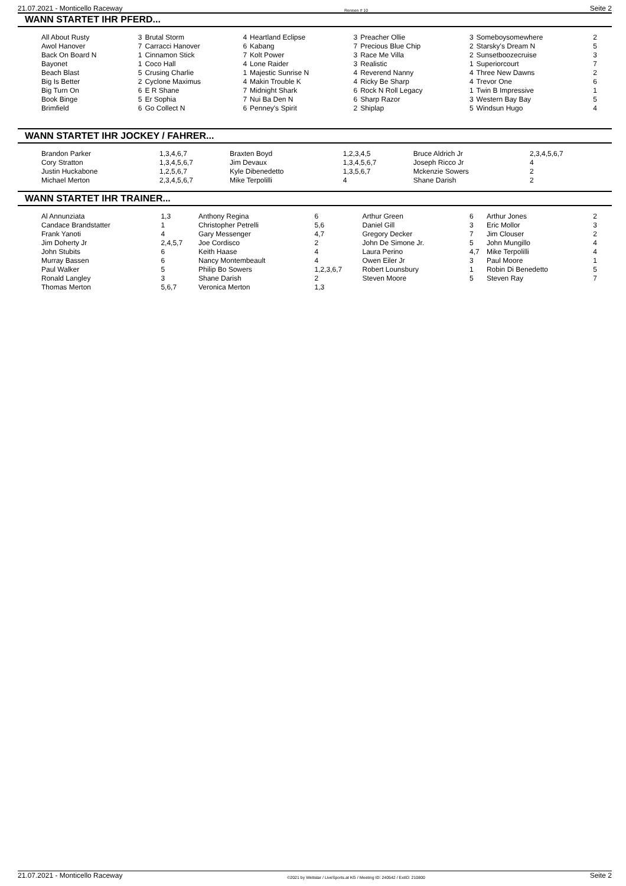21.07.2021 - Monticello Raceway Rennen # 10 Seite 2
WANN STARTET IHR PFERD...
| All About Rusty | 3 | Brutal Storm | 4 | Heartland Eclipse | 3 | Preacher Ollie | 3 | Someboysomewhere | 2 |
| Awol Hanover | 7 | Carracci Hanover | 6 | Kabang | 7 | Precious Blue Chip | 2 | Starsky's Dream N | 5 |
| Back On Board N | 1 | Cinnamon Stick | 7 | Kolt Power | 3 | Race Me Villa | 2 | Sunsetboozecruise | 3 |
| Bayonet | 1 | Coco Hall | 4 | Lone Raider | 3 | Realistic | 1 | Superiorcourt | 7 |
| Beach Blast | 5 | Crusing Charlie | 1 | Majestic Sunrise N | 4 | Reverend Nanny | 4 | Three New Dawns | 2 |
| Big Is Better | 2 | Cyclone Maximus | 4 | Makin Trouble K | 4 | Ricky Be Sharp | 4 | Trevor One | 6 |
| Big Turn On | 6 | E R Shane | 7 | Midnight Shark | 6 | Rock N Roll Legacy | 1 | Twin B Impressive | 1 |
| Book Binge | 5 | Er Sophia | 7 | Nui Ba Den N | 6 | Sharp Razor | 3 | Western Bay Bay | 5 |
| Brimfield | 6 | Go Collect N | 6 | Penney's Spirit | 2 | Shiplap | 5 | Windsun Hugo | 4 |
WANN STARTET IHR JOCKEY / FAHRER...
| Brandon Parker | 1,3,4,6,7 | Braxten Boyd | 1,2,3,4,5 | Bruce Aldrich Jr | 2,3,4,5,6,7 |
| Cory Stratton | 1,3,4,5,6,7 | Jim Devaux | 1,3,4,5,6,7 | Joseph Ricco Jr | 4 |
| Justin Huckabone | 1,2,5,6,7 | Kyle Dibenedetto | 1,3,5,6,7 | Mckenzie Sowers | 2 |
| Michael Merton | 2,3,4,5,6,7 | Mike Terpolilli | 4 | Shane Darish | 2 |
WANN STARTET IHR TRAINER...
| Al Annunziata | 1,3 | Anthony Regina | 6 | Arthur Green | 6 | Arthur Jones | 2 |
| Candace Brandstatter | 1 | Christopher Petrelli | 5,6 | Daniel Gill | 3 | Eric Mollor | 3 |
| Frank Yanoti | 4 | Gary Messenger | 4,7 | Gregory Decker | 7 | Jim Clouser | 2 |
| Jim Doherty Jr | 2,4,5,7 | Joe Cordisco | 2 | John De Simone Jr. | 5 | John Mungillo | 4 |
| John Stubits | 6 | Keith Haase | 4 | Laura Perino | 4,7 | Mike Terpolilli | 4 |
| Murray Bassen | 6 | Nancy Montembeault | 4 | Owen Eiler Jr | 3 | Paul Moore | 1 |
| Paul Walker | 5 | Philip Bo Sowers | 1,2,3,6,7 | Robert Lounsbury | 1 | Robin Di Benedetto | 5 |
| Ronald Langley | 3 | Shane Darish | 2 | Steven Moore | 5 | Steven Ray | 7 |
| Thomas Merton | 5,6,7 | Veronica Merton | 1,3 | | | | |
21.07.2021 - Monticello Raceway ©2021 by Wettstar / LiveSports.at KG / Meeting ID: 240542 / ExtID: 210800 Seite 2